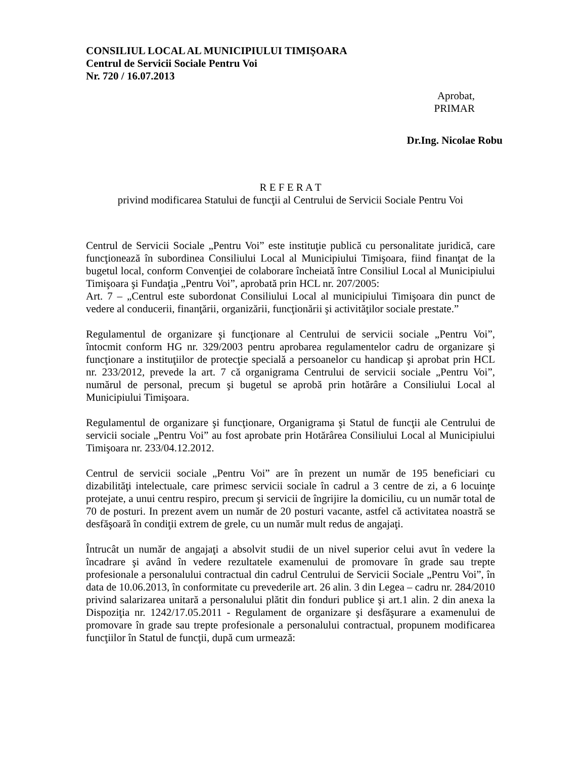CONSILIUL LOCAL AL MUNICIPIULUI TIMIŞOARA
Centrul de Servicii Sociale Pentru Voi
Nr. 720 / 16.07.2013
Aprobat,
PRIMAR
Dr.Ing. Nicolae Robu
R E F E R A T
privind modificarea Statului de funcţii al Centrului de Servicii Sociale Pentru Voi
Centrul de Servicii Sociale „Pentru Voi” este instituţie publică cu personalitate juridică, care funcţionează în subordinea Consiliului Local al Municipiului Timişoara, fiind finanţat de la bugetul local, conform Convenţiei de colaborare încheiată între Consiliul Local al Municipiului Timişoara şi Fundaţia „Pentru Voi”, aprobată prin HCL nr. 207/2005:
Art. 7 – „Centrul este subordonat Consiliului Local al municipiului Timişoara din punct de vedere al conducerii, finanţării, organizării, funcţionării şi activităţilor sociale prestate.”
Regulamentul de organizare şi funcţionare al Centrului de servicii sociale „Pentru Voi”, întocmit conform HG nr. 329/2003 pentru aprobarea regulamentelor cadru de organizare şi funcţionare a instituţiilor de protecţie specială a persoanelor cu handicap şi aprobat prin HCL nr. 233/2012, prevede la art. 7 că organigrama Centrului de servicii sociale „Pentru Voi”, numărul de personal, precum şi bugetul se aprobă prin hotărâre a Consiliului Local al Municipiului Timişoara.
Regulamentul de organizare şi funcţionare, Organigrama şi Statul de funcţii ale Centrului de servicii sociale „Pentru Voi” au fost aprobate prin Hotărârea Consiliului Local al Municipiului Timişoara nr. 233/04.12.2012.
Centrul de servicii sociale „Pentru Voi” are în prezent un număr de 195 beneficiari cu dizabilităţi intelectuale, care primesc servicii sociale în cadrul a 3 centre de zi, a 6 locuinţe protejate, a unui centru respiro, precum şi servicii de îngrijire la domiciliu, cu un număr total de 70 de posturi. In prezent avem un număr de 20 posturi vacante, astfel că activitatea noastră se desfăşoară în condiţii extrem de grele, cu un număr mult redus de angajaţi.
Întrucât un număr de angajaţi a absolvit studii de un nivel superior celui avut în vedere la încadrare şi având în vedere rezultatele examenului de promovare în grade sau trepte profesionale a personalului contractual din cadrul Centrului de Servicii Sociale „Pentru Voi”, în data de 10.06.2013, în conformitate cu prevederile art. 26 alin. 3 din Legea – cadru nr. 284/2010 privind salarizarea unitară a personalului plătit din fonduri publice şi art.1 alin. 2 din anexa la Dispoziţia nr. 1242/17.05.2011 - Regulament de organizare şi desfăşurare a examenului de promovare în grade sau trepte profesionale a personalului contractual, propunem modificarea funcţiilor în Statul de funcţii, după cum urmează: